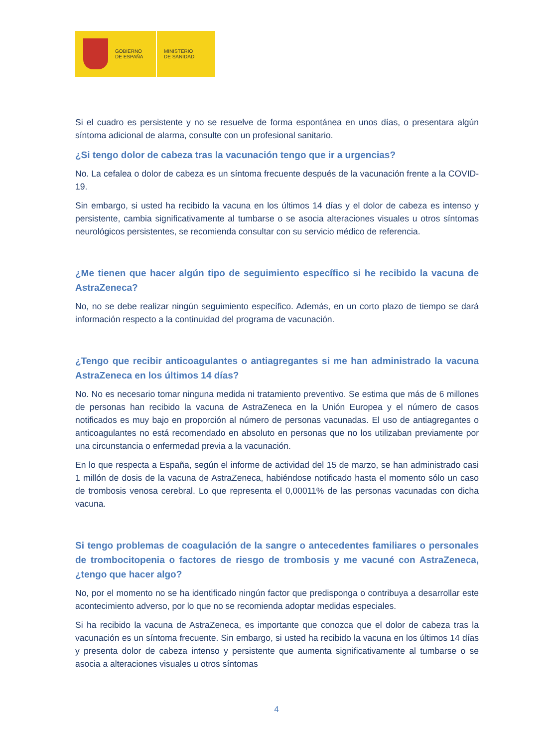GOBIERNO
DE ESPAÑA
MINISTERIO
DE SANIDAD
Si el cuadro es persistente y no se resuelve de forma espontánea en unos días, o presentara algún síntoma adicional de alarma, consulte con un profesional sanitario.
¿Si tengo dolor de cabeza tras la vacunación tengo que ir a urgencias?
No. La cefalea o dolor de cabeza es un síntoma frecuente después de la vacunación frente a la COVID-19.
Sin embargo, si usted ha recibido la vacuna en los últimos 14 días y el dolor de cabeza es intenso y persistente, cambia significativamente al tumbarse o se asocia alteraciones visuales u otros síntomas neurológicos persistentes, se recomienda consultar con su servicio médico de referencia.
¿Me tienen que hacer algún tipo de seguimiento específico si he recibido la vacuna de AstraZeneca?
No, no se debe realizar ningún seguimiento específico. Además, en un corto plazo de tiempo se dará información respecto a la continuidad del programa de vacunación.
¿Tengo que recibir anticoagulantes o antiagregantes si me han administrado la vacuna AstraZeneca en los últimos 14 días?
No. No es necesario tomar ninguna medida ni tratamiento preventivo. Se estima que más de 6 millones de personas han recibido la vacuna de AstraZeneca en la Unión Europea y el número de casos notificados es muy bajo en proporción al número de personas vacunadas. El uso de antiagregantes o anticoagulantes no está recomendado en absoluto en personas que no los utilizaban previamente por una circunstancia o enfermedad previa a la vacunación.
En lo que respecta a España, según el informe de actividad del 15 de marzo, se han administrado casi 1 millón de dosis de la vacuna de AstraZeneca, habiéndose notificado hasta el momento sólo un caso de trombosis venosa cerebral. Lo que representa el 0,00011% de las personas vacunadas con dicha vacuna.
Si tengo problemas de coagulación de la sangre o antecedentes familiares o personales de trombocitopenia o factores de riesgo de trombosis y me vacuné con AstraZeneca, ¿tengo que hacer algo?
No, por el momento no se ha identificado ningún factor que predisponga o contribuya a desarrollar este acontecimiento adverso, por lo que no se recomienda adoptar medidas especiales.
Si ha recibido la vacuna de AstraZeneca, es importante que conozca que el dolor de cabeza tras la vacunación es un síntoma frecuente. Sin embargo, si usted ha recibido la vacuna en los últimos 14 días y presenta dolor de cabeza intenso y persistente que aumenta significativamente al tumbarse o se asocia a alteraciones visuales u otros síntomas
4